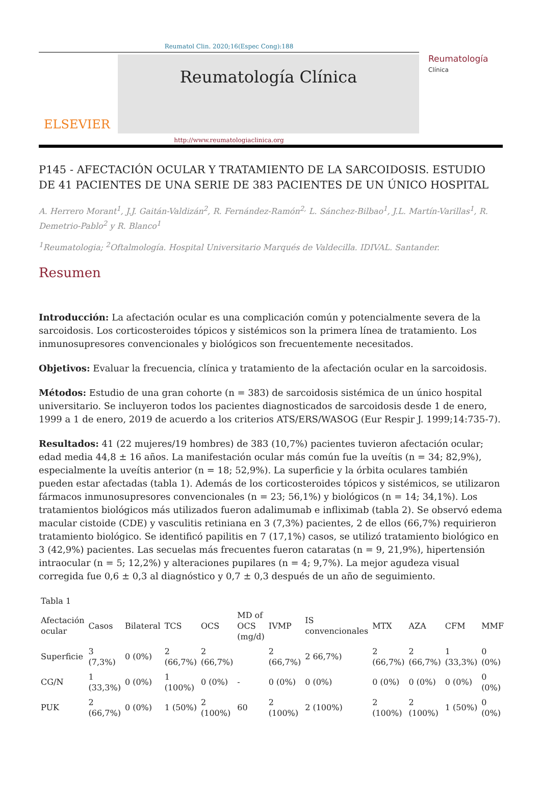Reumatol Clin. 2020;16(Espec Cong):188
ELSEVIER
Reumatología Clínica
Reumatología
Clínica
http://www.reumatologiaclinica.org
P145 - AFECTACIÓN OCULAR Y TRATAMIENTO DE LA SARCOIDOSIS. ESTUDIO DE 41 PACIENTES DE UNA SERIE DE 383 PACIENTES DE UN ÚNICO HOSPITAL
A. Herrero Morant<sup>1</sup>, J.J. Gaitán-Valdizán<sup>2</sup>, R. Fernández-Ramón<sup>2,</sup> L. Sánchez-Bilbao<sup>1</sup>, J.L. Martín-Varillas<sup>1</sup>, R. Demetrio-Pablo<sup>2</sup> y R. Blanco<sup>1</sup>
<sup>1</sup> Reumatologia; <sup>2</sup>Oftalmología. Hospital Universitario Marqués de Valdecilla. IDIVAL. Santander.
Resumen
Introducción: La afectación ocular es una complicación común y potencialmente severa de la sarcoidosis. Los corticosteroides tópicos y sistémicos son la primera línea de tratamiento. Los inmunosupresores convencionales y biológicos son frecuentemente necesitados.
Objetivos: Evaluar la frecuencia, clínica y tratamiento de la afectación ocular en la sarcoidosis.
Métodos: Estudio de una gran cohorte (n = 383) de sarcoidosis sistémica de un único hospital universitario. Se incluyeron todos los pacientes diagnosticados de sarcoidosis desde 1 de enero, 1999 a 1 de enero, 2019 de acuerdo a los criterios ATS/ERS/WASOG (Eur Respir J. 1999;14:735-7).
Resultados: 41 (22 mujeres/19 hombres) de 383 (10,7%) pacientes tuvieron afectación ocular; edad media 44,8 ± 16 años. La manifestación ocular más común fue la uveítis (n = 34; 82,9%), especialmente la uveítis anterior (n = 18; 52,9%). La superficie y la órbita oculares también pueden estar afectadas (tabla 1). Además de los corticosteroides tópicos y sistémicos, se utilizaron fármacos inmunosupresores convencionales (n = 23; 56,1%) y biológicos (n = 14; 34,1%). Los tratamientos biológicos más utilizados fueron adalimumab e infliximab (tabla 2). Se observó edema macular cistoide (CDE) y vasculitis retiniana en 3 (7,3%) pacientes, 2 de ellos (66,7%) requirieron tratamiento biológico. Se identificó papilitis en 7 (17,1%) casos, se utilizó tratamiento biológico en 3 (42,9%) pacientes. Las secuelas más frecuentes fueron cataratas (n = 9, 21,9%), hipertensión intraocular (n = 5; 12,2%) y alteraciones pupilares (n = 4; 9,7%). La mejor agudeza visual corregida fue 0,6 ± 0,3 al diagnóstico y 0,7 ± 0,3 después de un año de seguimiento.
Tabla 1
| Afectación ocular | Casos | Bilateral | TCS | OCS | MD of OCS (mg/d) | IVMP | IS convencionales | MTX | AZA | CFM | MMF |
| --- | --- | --- | --- | --- | --- | --- | --- | --- | --- | --- | --- |
| Superficie | 3 (7,3%) | 0 (0%) | 2 (66,7%) | 2 (66,7%) | | 2 (66,7%) | 2 66,7%) | 2 (66,7%) | 2 (66,7%) | 1 (33,3%) | 0 (0%) |
| CG/N | 1 (33,3%) | 0 (0%) | 1 (100%) | 0 (0%) | - | 0 (0%) | 0 (0%) | 0 (0%) | 0 (0%) | 0 (0%) | 0 (0%) |
| PUK | 2 (66,7%) | 0 (0%) | 1 (50%) | 2 (100%) | 60 | 2 (100%) | 2 (100%) | 2 (100%) | 2 (100%) | 1 (50%) | 0 (0%) |